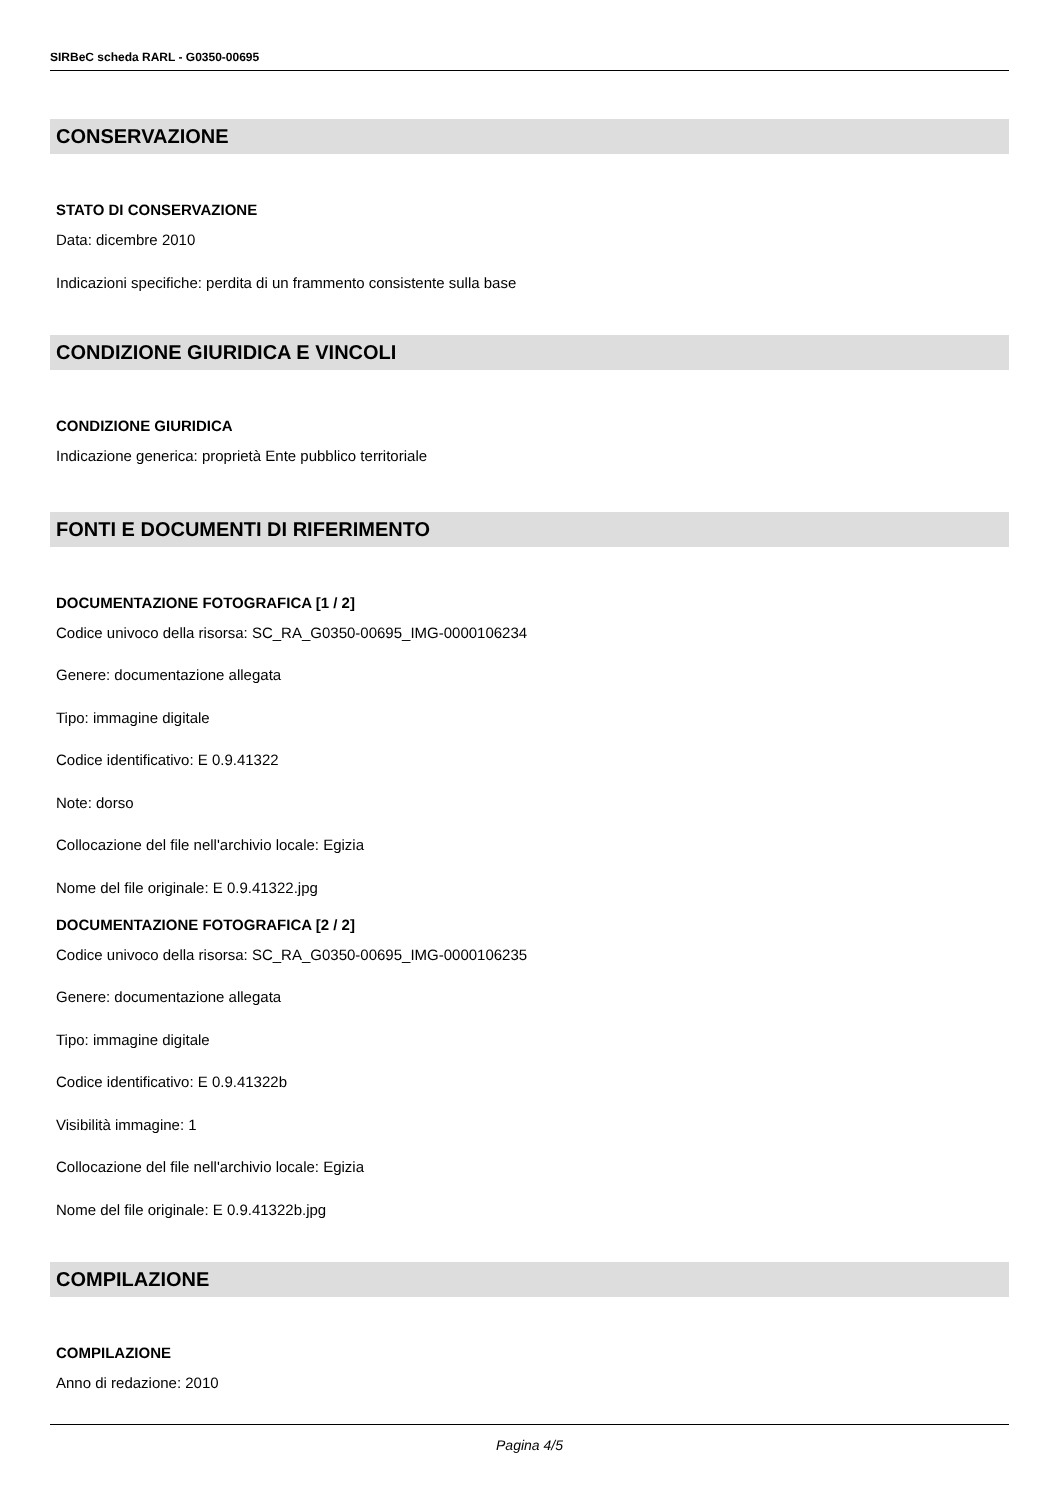SIRBeC scheda RARL - G0350-00695
CONSERVAZIONE
STATO DI CONSERVAZIONE
Data: dicembre 2010
Indicazioni specifiche: perdita di un frammento consistente sulla base
CONDIZIONE GIURIDICA E VINCOLI
CONDIZIONE GIURIDICA
Indicazione generica: proprietà Ente pubblico territoriale
FONTI E DOCUMENTI DI RIFERIMENTO
DOCUMENTAZIONE FOTOGRAFICA [1 / 2]
Codice univoco della risorsa: SC_RA_G0350-00695_IMG-0000106234
Genere: documentazione allegata
Tipo: immagine digitale
Codice identificativo: E 0.9.41322
Note: dorso
Collocazione del file nell'archivio locale: Egizia
Nome del file originale: E 0.9.41322.jpg
DOCUMENTAZIONE FOTOGRAFICA [2 / 2]
Codice univoco della risorsa: SC_RA_G0350-00695_IMG-0000106235
Genere: documentazione allegata
Tipo: immagine digitale
Codice identificativo: E 0.9.41322b
Visibilità immagine: 1
Collocazione del file nell'archivio locale: Egizia
Nome del file originale: E 0.9.41322b.jpg
COMPILAZIONE
COMPILAZIONE
Anno di redazione: 2010
Pagina 4/5